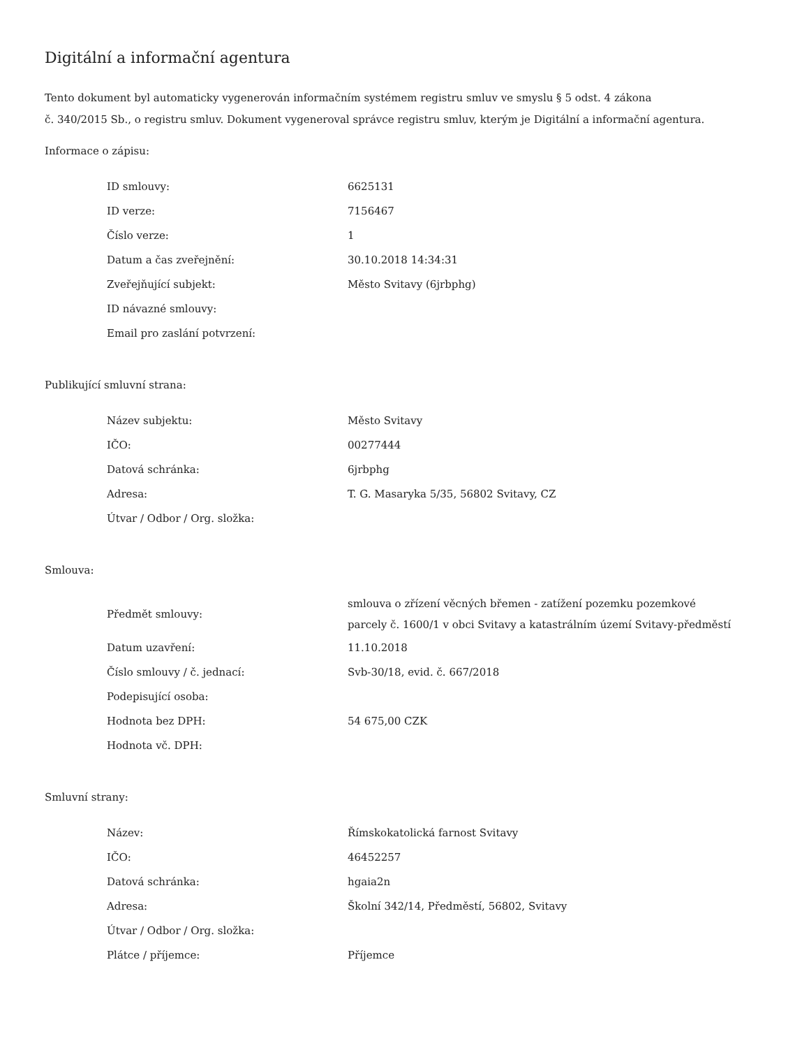Digitální a informační agentura
Tento dokument byl automaticky vygenerován informačním systémem registru smluv ve smyslu § 5 odst. 4 zákona
č. 340/2015 Sb., o registru smluv. Dokument vygeneroval správce registru smluv, kterým je Digitální a informační agentura.
Informace o zápisu:
| ID smlouvy: | 6625131 |
| ID verze: | 7156467 |
| Číslo verze: | 1 |
| Datum a čas zveřejnění: | 30.10.2018 14:34:31 |
| Zveřejňující subjekt: | Město Svitavy (6jrbphg) |
| ID návazné smlouvy: | |
| Email pro zaslání potvrzení: | |
Publikující smluvní strana:
| Název subjektu: | Město Svitavy |
| IČO: | 00277444 |
| Datová schránka: | 6jrbphg |
| Adresa: | T. G. Masaryka 5/35, 56802 Svitavy, CZ |
| Útvar / Odbor / Org. složka: | |
Smlouva:
| Předmět smlouvy: | smlouva o zřízení věcných břemen - zatížení pozemku pozemkové parcely č. 1600/1 v obci Svitavy a katastrálním území Svitavy-předměstí |
| Datum uzavření: | 11.10.2018 |
| Číslo smlouvy / č. jednací: | Svb-30/18, evid. č. 667/2018 |
| Podepisující osoba: | |
| Hodnota bez DPH: | 54 675,00 CZK |
| Hodnota vč. DPH: | |
Smluvní strany:
| Název: | Římskokatolická farnost Svitavy |
| IČO: | 46452257 |
| Datová schránka: | hgaia2n |
| Adresa: | Školní 342/14, Předměstí, 56802, Svitavy |
| Útvar / Odbor / Org. složka: | |
| Plátce / příjemce: | Příjemce |